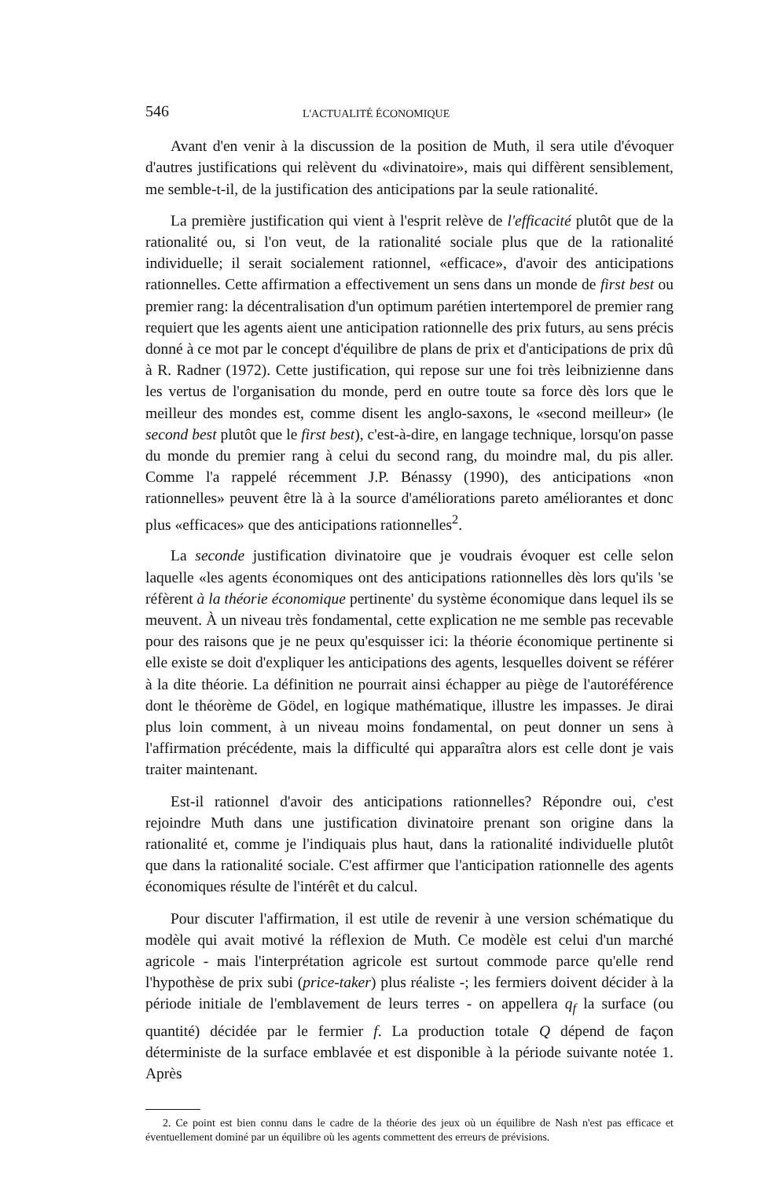546 L'ACTUALITÉ ÉCONOMIQUE
Avant d'en venir à la discussion de la position de Muth, il sera utile d'évoquer d'autres justifications qui relèvent du «divinatoire», mais qui diffèrent sensiblement, me semble-t-il, de la justification des anticipations par la seule rationalité.
La première justification qui vient à l'esprit relève de l'efficacité plutôt que de la rationalité ou, si l'on veut, de la rationalité sociale plus que de la rationalité individuelle; il serait socialement rationnel, «efficace», d'avoir des anticipations rationnelles. Cette affirmation a effectivement un sens dans un monde de first best ou premier rang: la décentralisation d'un optimum parétien intertemporel de premier rang requiert que les agents aient une anticipation rationnelle des prix futurs, au sens précis donné à ce mot par le concept d'équilibre de plans de prix et d'anticipations de prix dû à R. Radner (1972). Cette justification, qui repose sur une foi très leibnizienne dans les vertus de l'organisation du monde, perd en outre toute sa force dès lors que le meilleur des mondes est, comme disent les anglo-saxons, le «second meilleur» (le second best plutôt que le first best), c'est-à-dire, en langage technique, lorsqu'on passe du monde du premier rang à celui du second rang, du moindre mal, du pis aller. Comme l'a rappelé récemment J.P. Bénassy (1990), des anticipations «non rationnelles» peuvent être là à la source d'améliorations pareto améliorantes et donc plus «efficaces» que des anticipations rationnelles<sup>2</sup>.
La seconde justification divinatoire que je voudrais évoquer est celle selon laquelle «les agents économiques ont des anticipations rationnelles dès lors qu'ils 'se réfèrent à la théorie économique pertinente' du système économique dans lequel ils se meuvent. À un niveau très fondamental, cette explication ne me semble pas recevable pour des raisons que je ne peux qu'esquisser ici: la théorie économique pertinente si elle existe se doit d'expliquer les anticipations des agents, lesquelles doivent se référer à la dite théorie. La définition ne pourrait ainsi échapper au piège de l'autoréférence dont le théorème de Gödel, en logique mathématique, illustre les impasses. Je dirai plus loin comment, à un niveau moins fondamental, on peut donner un sens à l'affirmation précédente, mais la difficulté qui apparaîtra alors est celle dont je vais traiter maintenant.
Est-il rationnel d'avoir des anticipations rationnelles? Répondre oui, c'est rejoindre Muth dans une justification divinatoire prenant son origine dans la rationalité et, comme je l'indiquais plus haut, dans la rationalité individuelle plutôt que dans la rationalité sociale. C'est affirmer que l'anticipation rationnelle des agents économiques résulte de l'intérêt et du calcul.
Pour discuter l'affirmation, il est utile de revenir à une version schématique du modèle qui avait motivé la réflexion de Muth. Ce modèle est celui d'un marché agricole - mais l'interprétation agricole est surtout commode parce qu'elle rend l'hypothèse de prix subi (price-taker) plus réaliste -; les fermiers doivent décider à la période initiale de l'emblavement de leurs terres - on appellera q<sub>f</sub> la surface (ou quantité) décidée par le fermier f. La production totale Q dépend de façon déterministe de la surface emblavée et est disponible à la période suivante notée 1. Après
2. Ce point est bien connu dans le cadre de la théorie des jeux où un équilibre de Nash n'est pas efficace et éventuellement dominé par un équilibre où les agents commettent des erreurs de prévisions.